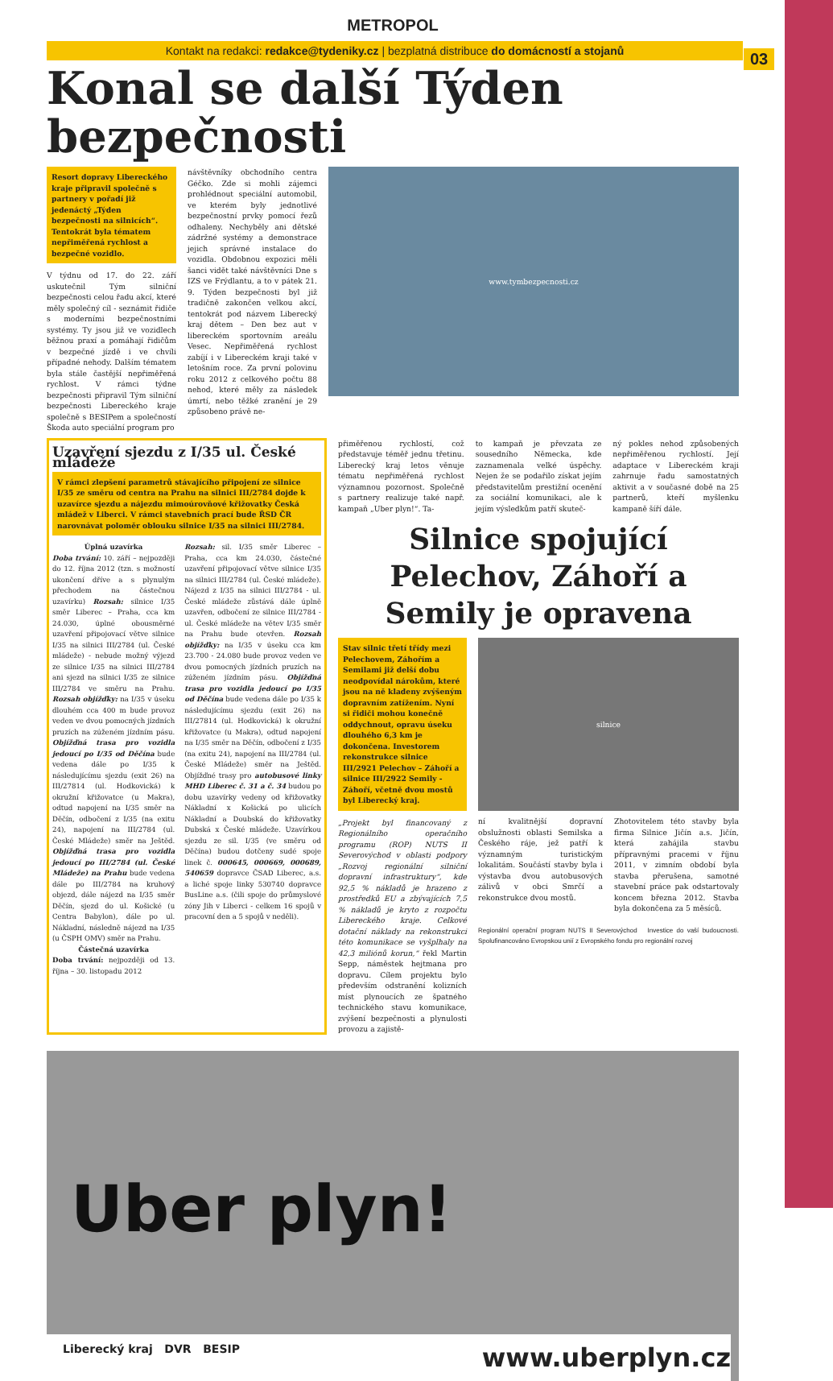METROPOL
Kontakt na redakci: redakce@tydeniky.cz | bezplatná distribuce do domácností a stojanů
03
Konal se další Týden bezpečnosti
Resort dopravy Libereckého kraje připravil společně s partnery v pořadí již jedenáctý „Týden bezpečnosti na silnicích“. Tentokrát byla tématem nepřiměřená rychlost a bezpečné vozidlo.
V týdnu od 17. do 22. září uskutečnil Tým silniční bezpečnosti celou řadu akcí, které měly společný cíl - seznámit řidiče s moderními bezpečnostními systémy. Ty jsou již ve vozidlech běžnou praxí a pomáhají řidičům v bezpečné jízdě i ve chvíli případné nehody. Dalším tématem byla stále častější nepřiměřená rychlost. V rámci týdne bezpečnosti připravil Tým silniční bezpečnosti Libereckého kraje společně s BESIPem a společností Škoda auto speciální program pro
návštěvníky obchodního centra Géčko. Zde si mohli zájemci prohlédnout speciální automobil, ve kterém byly jednotlivé bezpečnostní prvky pomocí řezů odhaleny. Nechyběly ani dětské zádržné systémy a demonstrace jejich správné instalace do vozidla. Obdobnou expozici měli šanci vidět také návštěvníci Dne s IZS ve Frýdlantu, a to v pátek 21. 9. Týden bezpečnosti byl již tradičně zakončen velkou akcí, tentokrát pod názvem Liberecký kraj dětem – Den bez aut v libereckém sportovním areálu Vesec. Nepřiměřená rychlost zabíjí i v Libereckém kraji také v letošním roce. Za první polovinu roku 2012 z celkového počtu 88 nehod, které měly za následek úmrtí, nebo těžké zranění je 29 způsobeno právě ne-
www.tymbezpecnosti.cz
Uzavření sjezdu z I/35 ul. České mládeže
V rámci zlepšení parametrů stávajícího připojení ze silnice I/35 ze směru od centra na Prahu na silnici III/2784 dojde k uzavírce sjezdu a nájezdu mimoúrovňové křižovatky Česká mládež v Liberci. V rámci stavebních prací bude ŘSD ČR narovnávat poloměr oblouku silnice I/35 na silnici III/2784.
Úplná uzavírka
Doba trvání: 10. září – nejpozději do 12. října 2012 (tzn. s možností ukončení dříve a s plynulým přechodem na částečnou uzavírku) Rozsah: silnice I/35 směr Liberec – Praha, cca km 24.030, úplné obousměrné uzavření připojovací větve silnice I/35 na silnici III/2784 (ul. České mládeže) - nebude možný výjezd ze silnice I/35 na silnici III/2784 ani sjezd na silnici I/35 ze silnice III/2784 ve směru na Prahu. Rozsah objížďky: na I/35 v úseku dlouhém cca 400 m bude provoz veden ve dvou pomocných jízdních pruzích na zúženém jízdním pásu. Objížďná trasa pro vozidla jedoucí po I/35 od Děčína bude vedena dále po I/35 k následujícímu sjezdu (exit 26) na III/27814 (ul. Hodkovická) k okružní křižovatce (u Makra), odtud napojení na I/35 směr na Děčín, odbočení z I/35 (na exitu 24), napojení na III/2784 (ul. České Mládeže) směr na Ještěd. Objížďná trasa pro vozidla jedoucí po III/2784 (ul. České Mládeže) na Prahu bude vedena dále po III/2784 na kruhový objezd, dále nájezd na I/35 směr Děčín, sjezd do ul. Košické (u Centra Babylon), dále po ul. Nákladní, následně nájezd na I/35 (u ČSPH OMV) směr na Prahu.
Částečná uzavírka
Doba trvání: nejpozději od 13. října – 30. listopadu 2012
Rozsah: sil. I/35 směr Liberec – Praha, cca km 24.030, částečné uzavření připojovací větve silnice I/35 na silnici III/2784 (ul. České mládeže). Nájezd z I/35 na silnici III/2784 - ul. České mládeže zůstává dále úplně uzavřen, odbočení ze silnice III/2784 - ul. České mládeže na větev I/35 směr na Prahu bude otevřen. Rozsah objížďky: na I/35 v úseku cca km 23.700 - 24.080 bude provoz veden ve dvou pomocných jízdních pruzích na zúženém jízdním pásu. Objížďná trasa pro vozidla jedoucí po I/35 od Děčína bude vedena dále po I/35 k následujícímu sjezdu (exit 26) na III/27814 (ul. Hodkovická) k okružní křižovatce (u Makra), odtud napojení na I/35 směr na Děčín, odbočení z I/35 (na exitu 24), napojení na III/2784 (ul. České Mládeže) směr na Ještěd. Objížďné trasy pro autobusové linky MHD Liberec č. 31 a č. 34 budou po dobu uzavírky vedeny od křižovatky Nákladní x Košická po ulicích Nákladní a Doubská do křižovatky Dubská x České mládeže. Uzavírkou sjezdu ze sil. I/35 (ve směru od Děčína) budou dotčeny sudé spoje linek č. 000645, 000669, 000689, 540659 dopravce ČSAD Liberec, a.s. a liché spoje linky 530740 dopravce BusLine a.s. (čili spoje do průmyslové zóny Jih v Liberci - celkem 16 spojů v pracovní den a 5 spojů v neděli).
přiměřenou rychlostí, což představuje téměř jednu třetinu. Liberecký kraj letos věnuje tématu nepřiměřená rychlost významnou pozornost. Společně s partnery realizuje také např. kampaň „Uber plyn!“. Ta-
to kampaň je převzata ze sousedního Německa, kde zaznamenala velké úspěchy. Nejen že se podařilo získat jejím představitelům prestižní ocenění za sociální komunikaci, ale k jejím výsledkům patří skuteč-
ný pokles nehod způsobených nepřiměřenou rychlostí. Její adaptace v Libereckém kraji zahrnuje řadu samostatných aktivit a v současné době na 25 partnerů, kteří myšlenku kampaně šíří dále.
Silnice spojující Pelechov, Záhoří a Semily je opravena
Stav silnic třetí třídy mezi Pelechovem, Záhořím a Semilami již delší dobu neodpovídal nárokům, které jsou na ně kladeny zvýšeným dopravním zatížením. Nyní si řidiči mohou konečně oddychnout, opravu úseku dlouhého 6,3 km je dokončena. Investorem rekonstrukce silnice III/2921 Pelechov – Záhoří a silnice III/2922 Semily - Záhoří, včetně dvou mostů byl Liberecký kraj.
„Projekt byl financovaný z Regionálního operačního programu (ROP) NUTS II Severovýchod v oblasti podpory „Rozvoj regionální silniční dopravní infrastruktury“, kde 92,5 % nákladů je hrazeno z prostředků EU a zbývajících 7,5 % nákladů je kryto z rozpočtu Libereckého kraje. Celkové dotační náklady na rekonstrukci této komunikace se vyšplhaly na 42,3 miliónů korun,“ řekl Martin Sepp, náměstek hejtmana pro dopravu. Cílem projektu bylo především odstranění kolizních míst plynoucích ze špatného technického stavu komunikace, zvýšení bezpečnosti a plynulosti provozu a zajistě-
silnice
ní kvalitnější dopravní obslužnosti oblasti Semilska a Českého ráje, jež patří k významným turistickým lokalitám. Součástí stavby byla i výstavba dvou autobusových zálivů v obci Smrčí a rekonstrukce dvou mostů.
Zhotovitelem této stavby byla firma Silnice Jičín a.s. Jičín, která zahájila stavbu přípravnými pracemi v říjnu 2011, v zimním období byla stavba přerušena, samotné stavební práce pak odstartovaly koncem března 2012. Stavba byla dokončena za 5 měsíců.
Regionální operační program NUTS II Severovýchod Investice do vaší budoucnosti. Spolufinancováno Evropskou unií z Evropského fondu pro regionální rozvoj
Uber plyn!
Liberecký kraj DVR BESIP www.uberplyn.cz